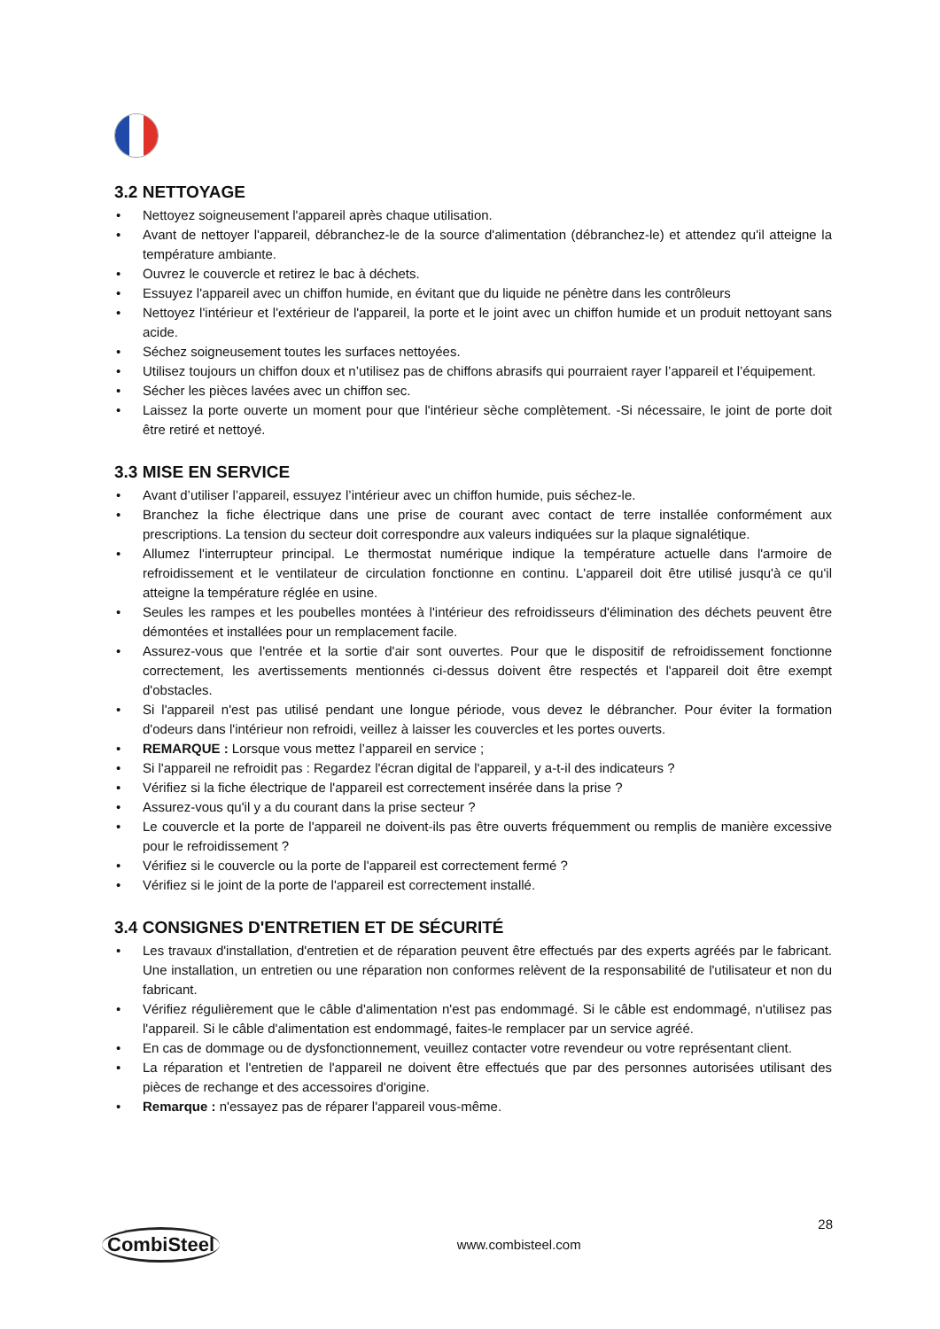3.2 NETTOYAGE
• Nettoyez soigneusement l'appareil après chaque utilisation.
• Avant de nettoyer l'appareil, débranchez-le de la source d'alimentation (débranchez-le) et attendez qu'il atteigne la température ambiante.
• Ouvrez le couvercle et retirez le bac à déchets.
• Essuyez l'appareil avec un chiffon humide, en évitant que du liquide ne pénètre dans les contrôleurs
• Nettoyez l'intérieur et l'extérieur de l'appareil, la porte et le joint avec un chiffon humide et un produit nettoyant sans acide.
• Séchez soigneusement toutes les surfaces nettoyées.
• Utilisez toujours un chiffon doux et n’utilisez pas de chiffons abrasifs qui pourraient rayer l’appareil et l’équipement.
• Sécher les pièces lavées avec un chiffon sec.
• Laissez la porte ouverte un moment pour que l'intérieur sèche complètement. -Si nécessaire, le joint de porte doit être retiré et nettoyé.
3.3 MISE EN SERVICE
• Avant d’utiliser l’appareil, essuyez l’intérieur avec un chiffon humide, puis séchez-le.
• Branchez la fiche électrique dans une prise de courant avec contact de terre installée conformément aux prescriptions. La tension du secteur doit correspondre aux valeurs indiquées sur la plaque signalétique.
• Allumez l'interrupteur principal. Le thermostat numérique indique la température actuelle dans l'armoire de refroidissement et le ventilateur de circulation fonctionne en continu. L'appareil doit être utilisé jusqu'à ce qu'il atteigne la température réglée en usine.
• Seules les rampes et les poubelles montées à l'intérieur des refroidisseurs d'élimination des déchets peuvent être démontées et installées pour un remplacement facile.
• Assurez-vous que l'entrée et la sortie d'air sont ouvertes. Pour que le dispositif de refroidissement fonctionne correctement, les avertissements mentionnés ci-dessus doivent être respectés et l'appareil doit être exempt d'obstacles.
• Si l'appareil n'est pas utilisé pendant une longue période, vous devez le débrancher. Pour éviter la formation d'odeurs dans l'intérieur non refroidi, veillez à laisser les couvercles et les portes ouverts.
• REMARQUE : Lorsque vous mettez l’appareil en service ;
• Si l'appareil ne refroidit pas : Regardez l'écran digital de l'appareil, y a-t-il des indicateurs ?
• Vérifiez si la fiche électrique de l'appareil est correctement insérée dans la prise ?
• Assurez-vous qu'il y a du courant dans la prise secteur ?
• Le couvercle et la porte de l'appareil ne doivent-ils pas être ouverts fréquemment ou remplis de manière excessive pour le refroidissement ?
• Vérifiez si le couvercle ou la porte de l'appareil est correctement fermé ?
• Vérifiez si le joint de la porte de l'appareil est correctement installé.
3.4 CONSIGNES D'ENTRETIEN ET DE SÉCURITÉ
• Les travaux d'installation, d'entretien et de réparation peuvent être effectués par des experts agréés par le fabricant. Une installation, un entretien ou une réparation non conformes relèvent de la responsabilité de l'utilisateur et non du fabricant.
• Vérifiez régulièrement que le câble d'alimentation n'est pas endommagé. Si le câble est endommagé, n'utilisez pas l'appareil. Si le câble d'alimentation est endommagé, faites-le remplacer par un service agréé.
• En cas de dommage ou de dysfonctionnement, veuillez contacter votre revendeur ou votre représentant client.
• La réparation et l'entretien de l'appareil ne doivent être effectués que par des personnes autorisées utilisant des pièces de rechange et des accessoires d'origine.
• Remarque : n'essayez pas de réparer l'appareil vous-même.
CombiSteel
www.combisteel.com
28